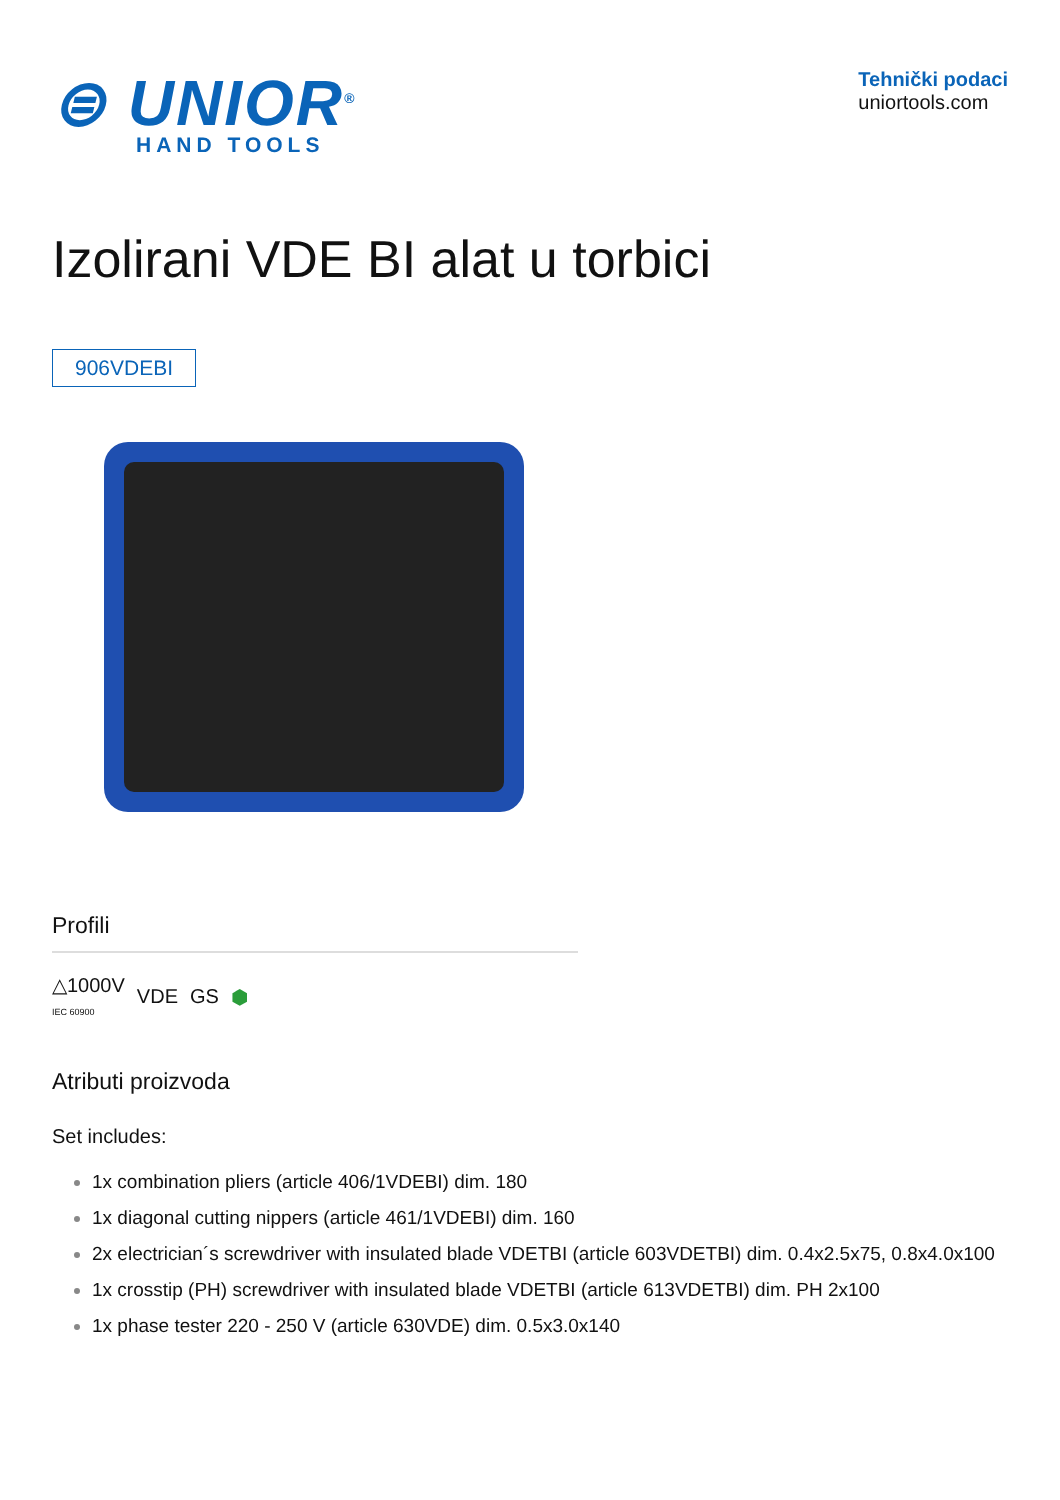⊜ UNIOR<sup>®</sup>
HAND TOOLS
Tehnički podaci
uniortools.com
Izolirani VDE BI alat u torbici
906VDEBI
Profili
△1000V
IEC 60900 VDE GS ⬢
Atributi proizvoda
Set includes:
1x combination pliers (article 406/1VDEBI) dim. 180
1x diagonal cutting nippers (article 461/1VDEBI) dim. 160
2x electrician´s screwdriver with insulated blade VDETBI (article 603VDETBI) dim. 0.4x2.5x75, 0.8x4.0x100
1x crosstip (PH) screwdriver with insulated blade VDETBI (article 613VDETBI) dim. PH 2x100
1x phase tester 220 - 250 V (article 630VDE) dim. 0.5x3.0x140